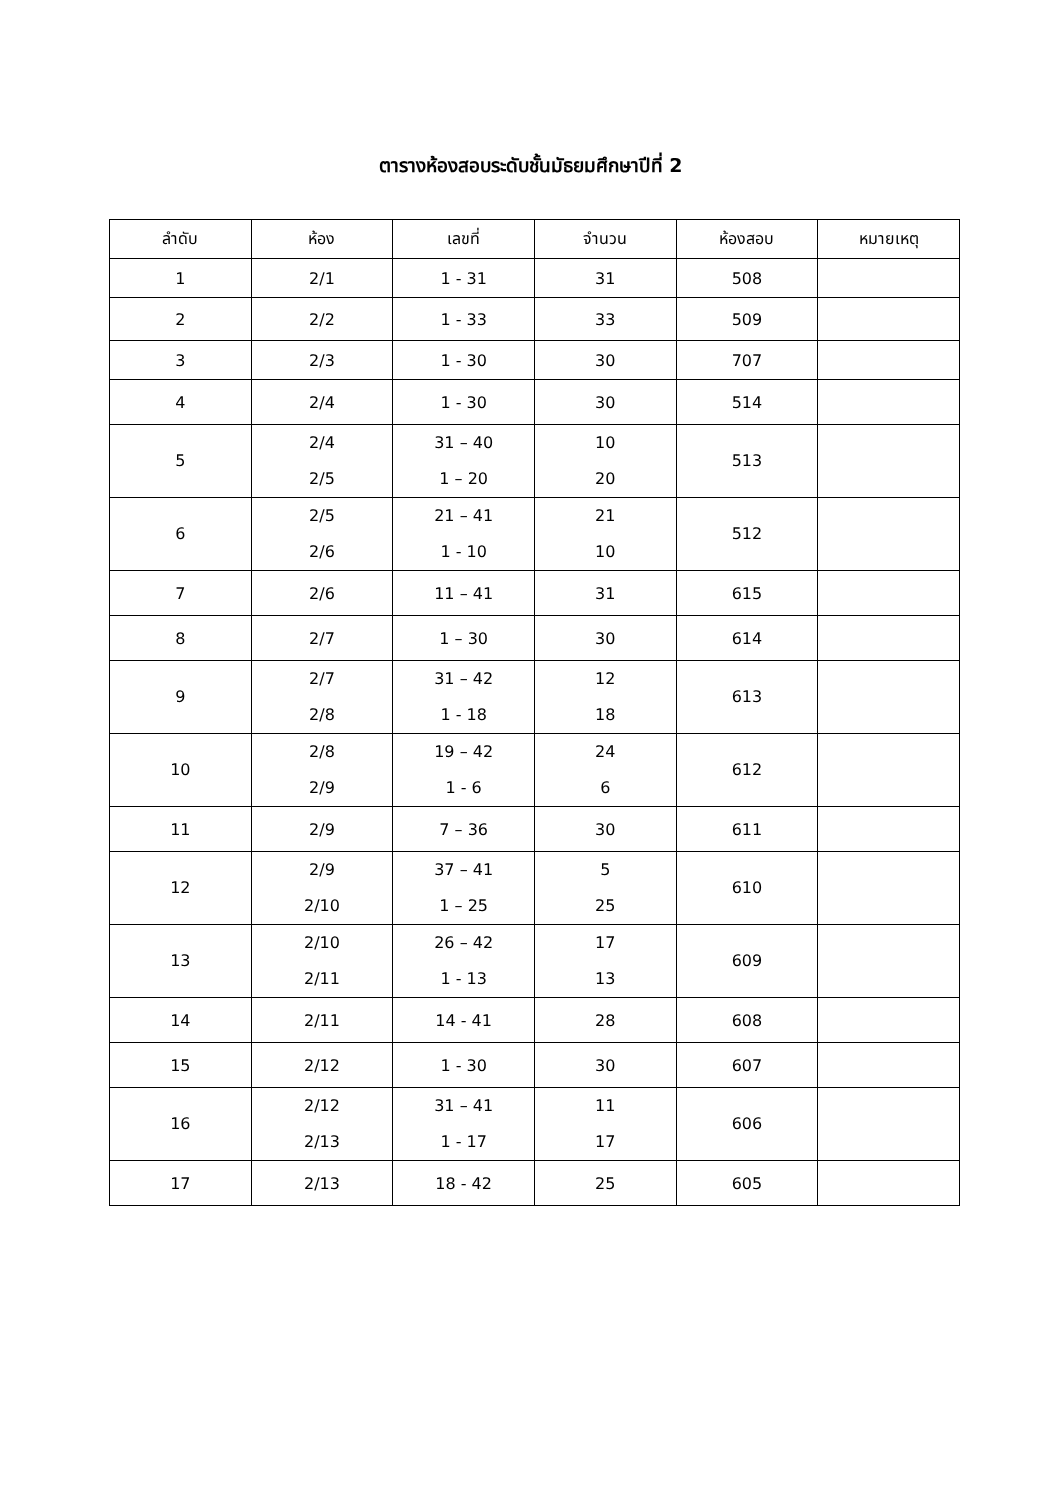ตารางห้องสอบระดับชั้นมัธยมศึกษาปีที่ 2
| ลำดับ | ห้อง | เลขที่ | จำนวน | ห้องสอบ | หมายเหตุ |
| --- | --- | --- | --- | --- | --- |
| 1 | 2/1 | 1 - 31 | 31 | 508 | |
| 2 | 2/2 | 1 - 33 | 33 | 509 | |
| 3 | 2/3 | 1 - 30 | 30 | 707 | |
| 4 | 2/4 | 1 - 30 | 30 | 514 | |
| 5 | 2/4 2/5 | 31 – 40 1 – 20 | 10 20 | 513 | |
| 6 | 2/5 2/6 | 21 – 41 1 - 10 | 21 10 | 512 | |
| 7 | 2/6 | 11 – 41 | 31 | 615 | |
| 8 | 2/7 | 1 – 30 | 30 | 614 | |
| 9 | 2/7 2/8 | 31 – 42 1 - 18 | 12 18 | 613 | |
| 10 | 2/8 2/9 | 19 – 42 1 - 6 | 24 6 | 612 | |
| 11 | 2/9 | 7 – 36 | 30 | 611 | |
| 12 | 2/9 2/10 | 37 – 41 1 – 25 | 5 25 | 610 | |
| 13 | 2/10 2/11 | 26 – 42 1 - 13 | 17 13 | 609 | |
| 14 | 2/11 | 14 - 41 | 28 | 608 | |
| 15 | 2/12 | 1 - 30 | 30 | 607 | |
| 16 | 2/12 2/13 | 31 – 41 1 - 17 | 11 17 | 606 | |
| 17 | 2/13 | 18 - 42 | 25 | 605 | |